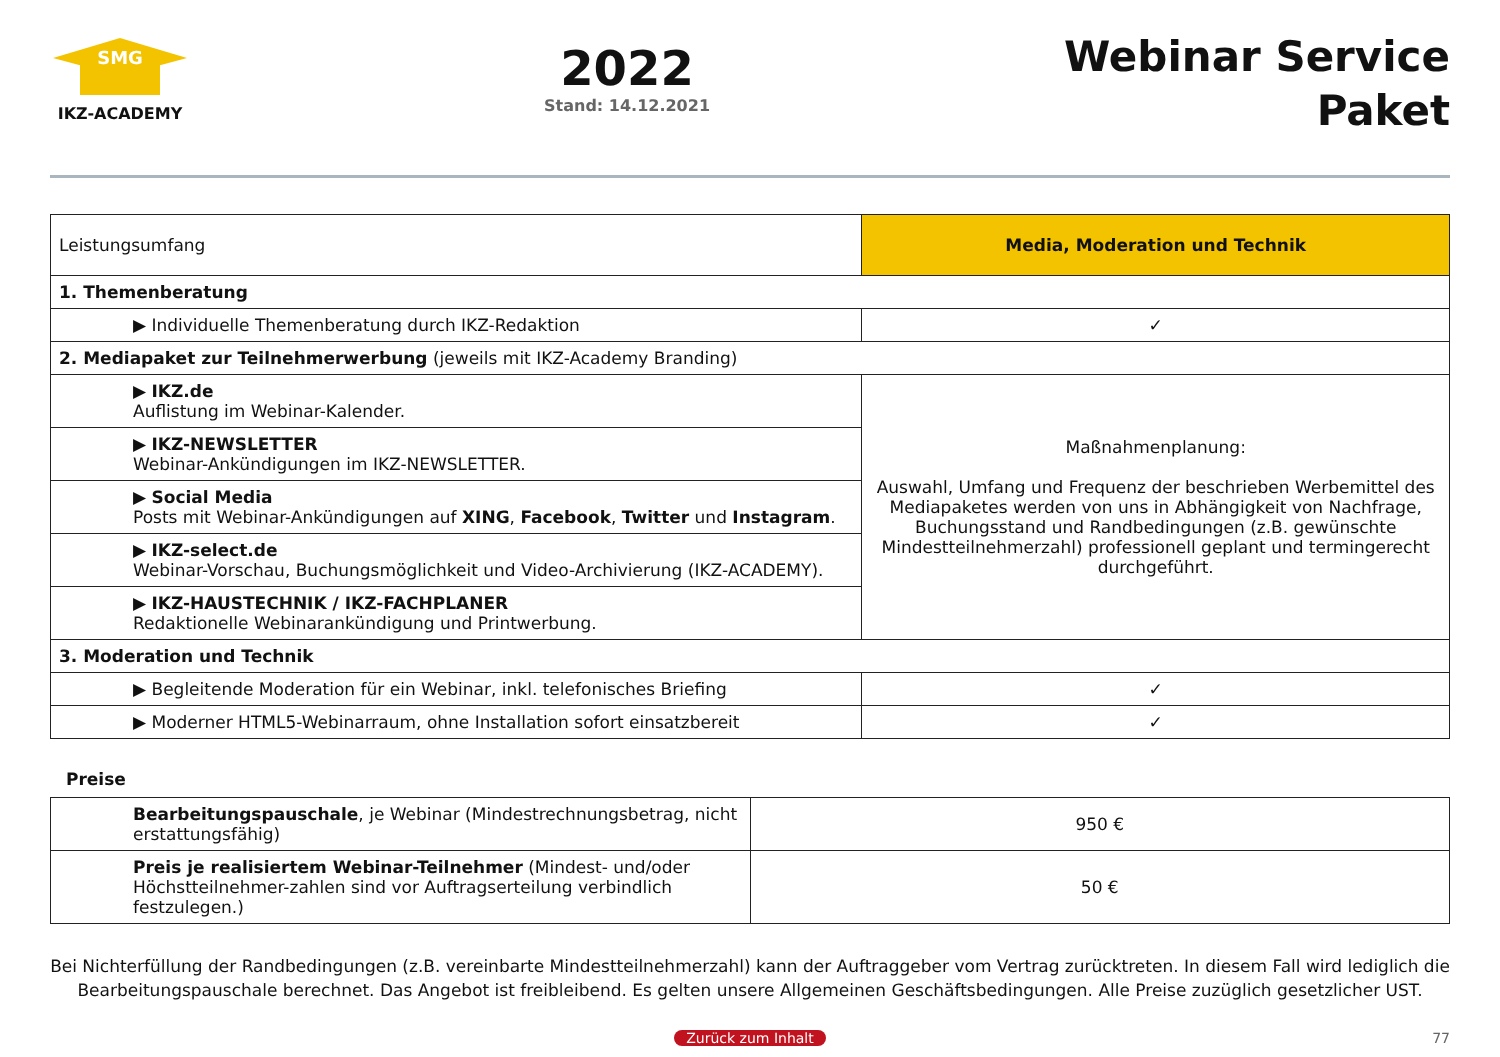SMG
IKZ-ACADEMY
2022
Stand: 14.12.2021
Webinar Service
Paket
| Leistungsumfang | Media, Moderation und Technik |
| --- | --- |
| 1. Themenberatung | |
| ▶ Individuelle Themenberatung durch IKZ-Redaktion | ✓ |
| 2. Mediapaket zur Teilnehmerwerbung (jeweils mit IKZ-Academy Branding) | |
| ▶ IKZ.de Auflistung im Webinar-Kalender. | Maßnahmenplanung: Auswahl, Umfang und Frequenz der beschrieben Werbemittel des Mediapaketes werden von uns in Abhängigkeit von Nachfrage, Buchungsstand und Randbedingungen (z.B. gewünschte Mindestteilnehmerzahl) professionell geplant und termingerecht durchgeführt. |
| ▶ IKZ-NEWSLETTER Webinar-Ankündigungen im IKZ-NEWSLETTER. | |
| ▶ Social Media Posts mit Webinar-Ankündigungen auf XING , Facebook , Twitter und Instagram . | |
| ▶ IKZ-select.de Webinar-Vorschau, Buchungsmöglichkeit und Video-Archivierung (IKZ-ACADEMY). | |
| ▶ IKZ-HAUSTECHNIK / IKZ-FACHPLANER Redaktionelle Webinarankündigung und Printwerbung. | |
| 3. Moderation und Technik | |
| ▶ Begleitende Moderation für ein Webinar, inkl. telefonisches Briefing | ✓ |
| ▶ Moderner HTML5-Webinarraum, ohne Installation sofort einsatzbereit | ✓ |
Preise
| Bearbeitungspauschale , je Webinar (Mindestrechnungsbetrag, nicht erstattungsfähig) | 950 € |
| Preis je realisiertem Webinar-Teilnehmer (Mindest- und/oder Höchstteilnehmer-zahlen sind vor Auftragserteilung verbindlich festzulegen.) | 50 € |
Bei Nichterfüllung der Randbedingungen (z.B. vereinbarte Mindestteilnehmerzahl) kann der Auftraggeber vom Vertrag zurücktreten. In diesem Fall wird lediglich die Bearbeitungspauschale berechnet. Das Angebot ist freibleibend. Es gelten unsere Allgemeinen Geschäftsbedingungen. Alle Preise zuzüglich gesetzlicher UST.
Zurück zum Inhalt 77